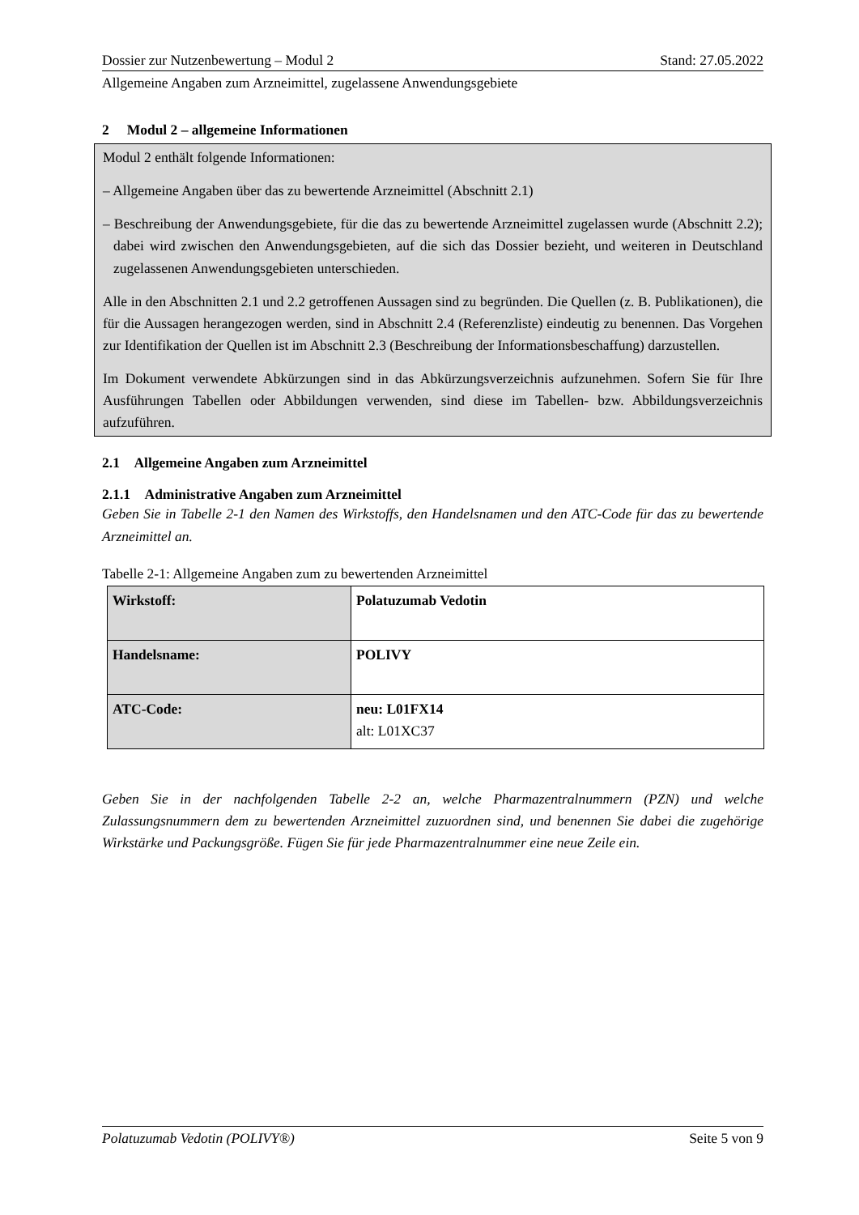Dossier zur Nutzenbewertung – Modul 2 Stand: 27.05.2022
Allgemeine Angaben zum Arzneimittel, zugelassene Anwendungsgebiete
2 Modul 2 – allgemeine Informationen
Modul 2 enthält folgende Informationen:
– Allgemeine Angaben über das zu bewertende Arzneimittel (Abschnitt 2.1)
– Beschreibung der Anwendungsgebiete, für die das zu bewertende Arzneimittel zugelassen wurde (Abschnitt 2.2); dabei wird zwischen den Anwendungsgebieten, auf die sich das Dossier bezieht, und weiteren in Deutschland zugelassenen Anwendungsgebieten unterschieden.
Alle in den Abschnitten 2.1 und 2.2 getroffenen Aussagen sind zu begründen. Die Quellen (z. B. Publikationen), die für die Aussagen herangezogen werden, sind in Abschnitt 2.4 (Referenzliste) eindeutig zu benennen. Das Vorgehen zur Identifikation der Quellen ist im Abschnitt 2.3 (Beschreibung der Informationsbeschaffung) darzustellen.
Im Dokument verwendete Abkürzungen sind in das Abkürzungsverzeichnis aufzunehmen. Sofern Sie für Ihre Ausführungen Tabellen oder Abbildungen verwenden, sind diese im Tabellen- bzw. Abbildungsverzeichnis aufzuführen.
2.1 Allgemeine Angaben zum Arzneimittel
2.1.1 Administrative Angaben zum Arzneimittel
Geben Sie in Tabelle 2-1 den Namen des Wirkstoffs, den Handelsnamen und den ATC-Code für das zu bewertende Arzneimittel an.
Tabelle 2-1: Allgemeine Angaben zum zu bewertenden Arzneimittel
| Wirkstoff: | Polatuzumab Vedotin |
| Handelsname: | POLIVY |
| ATC-Code: | neu: L01FX14 alt: L01XC37 |
Geben Sie in der nachfolgenden Tabelle 2-2 an, welche Pharmazentralnummern (PZN) und welche Zulassungsnummern dem zu bewertenden Arzneimittel zuzuordnen sind, und benennen Sie dabei die zugehörige Wirkstärke und Packungsgröße. Fügen Sie für jede Pharmazentralnummer eine neue Zeile ein.
Polatuzumab Vedotin (POLIVY®) Seite 5 von 9